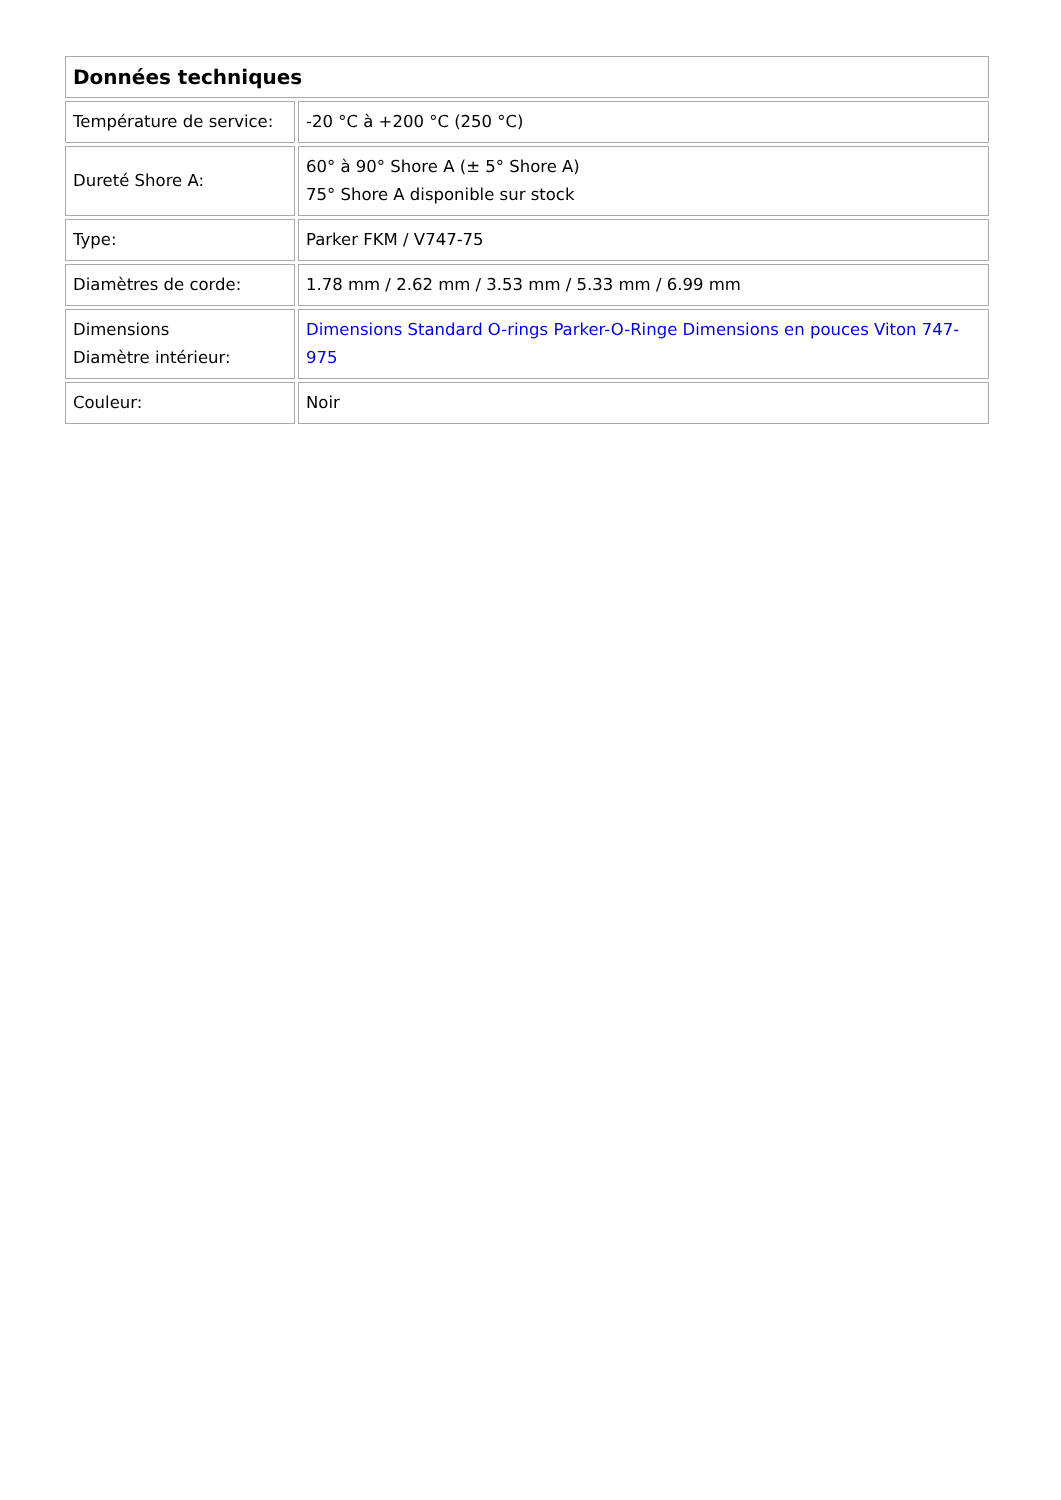| Données techniques | |
| --- | --- |
| Température de service: | -20 °C à +200 °C (250 °C) |
| Dureté Shore A: | 60° à 90° Shore A (± 5° Shore A) 75° Shore A disponible sur stock |
| Type: | Parker FKM / V747-75 |
| Diamètres de corde: | 1.78 mm / 2.62 mm / 3.53 mm / 5.33 mm / 6.99 mm |
| Dimensions Diamètre intérieur: | Dimensions Standard O-rings Parker-O-Ringe Dimensions en pouces Viton 747-975 |
| Couleur: | Noir |